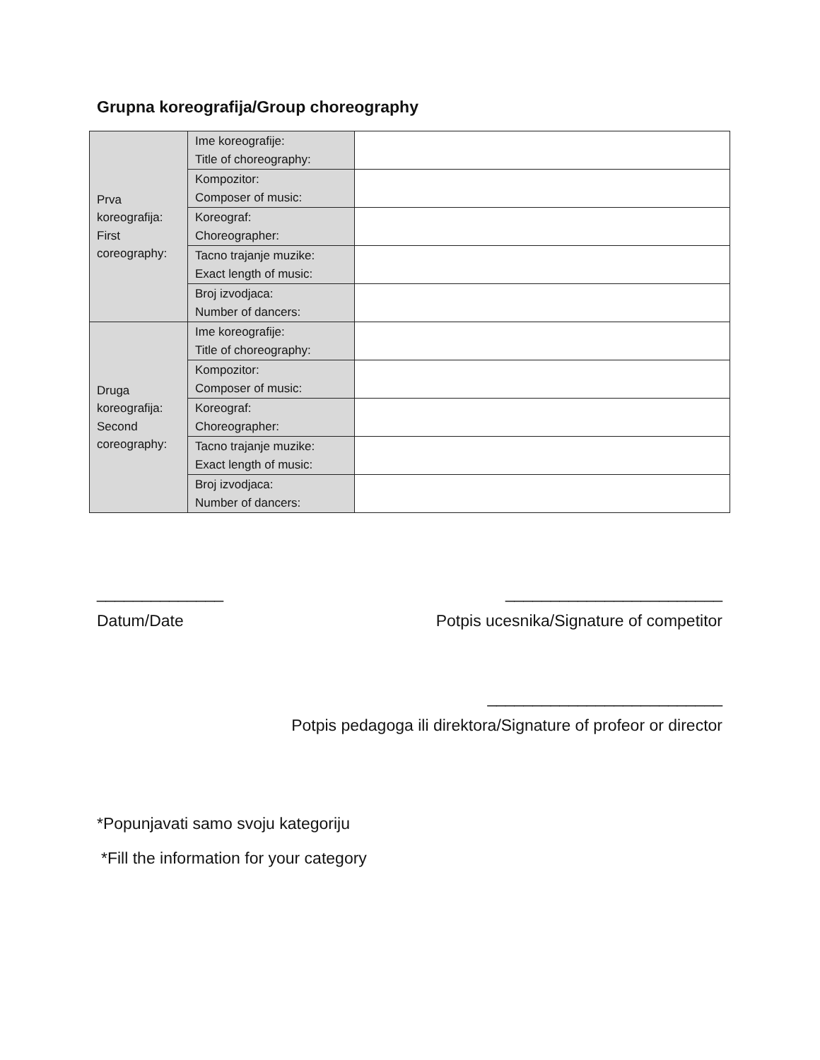Grupna koreografija/Group choreography
| Prva koreografija: First coreography: | Ime koreografije: Title of choreography: | |
| | Kompozitor: Composer of music: | |
| | Koreograf: Choreographer: | |
| | Tacno trajanje muzike: Exact length of music: | |
| | Broj izvodjaca: Number of dancers: | |
| Druga koreografija: Second coreography: | Ime koreografije: Title of choreography: | |
| | Kompozitor: Composer of music: | |
| | Koreograf: Choreographer: | |
| | Tacno trajanje muzike: Exact length of music: | |
| | Broj izvodjaca: Number of dancers: | |
______________ ________________________
Datum/Date Potpis ucesnika/Signature of competitor
__________________________
Potpis pedagoga ili direktora/Signature of profeor or director
*Popunjavati samo svoju kategoriju
*Fill the information for your category